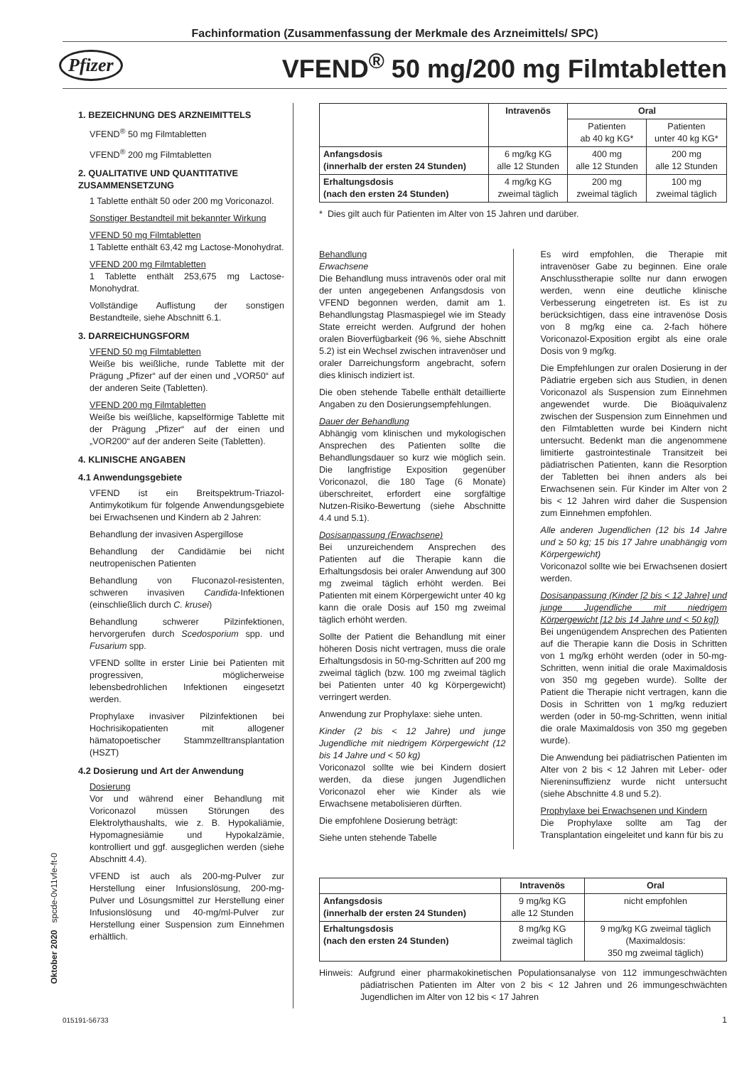Fachinformation (Zusammenfassung der Merkmale des Arzneimittels/ SPC)
Pfizer
VFEND<sup>®</sup> 50 mg/200 mg Filmtabletten
1. BEZEICHNUNG DES ARZNEIMITTELS
VFEND<sup>®</sup> 50 mg Filmtabletten
VFEND<sup>®</sup> 200 mg Filmtabletten
2. QUALITATIVE UND QUANTITATIVE ZUSAMMENSETZUNG
1 Tablette enthält 50 oder 200 mg Voriconazol.
Sonstiger Bestandteil mit bekannter Wirkung
VFEND 50 mg Filmtabletten
1 Tablette enthält 63,42 mg Lactose-Monohydrat.
VFEND 200 mg Filmtabletten
1 Tablette enthält 253,675 mg Lactose-Monohydrat.
Vollständige Auflistung der sonstigen Bestandteile, siehe Abschnitt 6.1.
3. DARREICHUNGSFORM
VFEND 50 mg Filmtabletten
Weiße bis weißliche, runde Tablette mit der Prägung „Pfizer“ auf der einen und „VOR50“ auf der anderen Seite (Tabletten).
VFEND 200 mg Filmtabletten
Weiße bis weißliche, kapselförmige Tablette mit der Prägung „Pfizer“ auf der einen und „VOR200“ auf der anderen Seite (Tabletten).
4. KLINISCHE ANGABEN
4.1 Anwendungsgebiete
VFEND ist ein Breitspektrum-Triazol-Antimykotikum für folgende Anwendungsgebiete bei Erwachsenen und Kindern ab 2 Jahren:
Behandlung der invasiven Aspergillose
Behandlung der Candidämie bei nicht neutropenischen Patienten
Behandlung von Fluconazol-resistenten, schweren invasiven Candida-Infektionen (einschließlich durch C. krusei)
Behandlung schwerer Pilzinfektionen, hervorgerufen durch Scedosporium spp. und Fusarium spp.
VFEND sollte in erster Linie bei Patienten mit progressiven, möglicherweise lebensbedrohlichen Infektionen eingesetzt werden.
Prophylaxe invasiver Pilzinfektionen bei Hochrisikopatienten mit allogener hämatopoetischer Stammzelltransplantation (HSZT)
4.2 Dosierung und Art der Anwendung
Dosierung
Vor und während einer Behandlung mit Voriconazol müssen Störungen des Elektrolythaushalts, wie z. B. Hypokaliämie, Hypomagnesiämie und Hypokalzämie, kontrolliert und ggf. ausgeglichen werden (siehe Abschnitt 4.4).
VFEND ist auch als 200-mg-Pulver zur Herstellung einer Infusionslösung, 200-mg-Pulver und Lösungsmittel zur Herstellung einer Infusionslösung und 40-mg/ml-Pulver zur Herstellung einer Suspension zum Einnehmen erhältlich.
| | Intravenös | Oral | |
| --- | --- | --- | --- |
| | | Patienten ab 40 kg KG* | Patienten unter 40 kg KG* |
| Anfangsdosis (innerhalb der ersten 24 Stunden) | 6 mg/kg KG alle 12 Stunden | 400 mg alle 12 Stunden | 200 mg alle 12 Stunden |
| Erhaltungsdosis (nach den ersten 24 Stunden) | 4 mg/kg KG zweimal täglich | 200 mg zweimal täglich | 100 mg zweimal täglich |
* Dies gilt auch für Patienten im Alter von 15 Jahren und darüber.
Behandlung
Erwachsene
Die Behandlung muss intravenös oder oral mit der unten angegebenen Anfangsdosis von VFEND begonnen werden, damit am 1. Behandlungstag Plasmaspiegel wie im Steady State erreicht werden. Aufgrund der hohen oralen Bioverfügbarkeit (96 %, siehe Abschnitt 5.2) ist ein Wechsel zwischen intravenöser und oraler Darreichungsform angebracht, sofern dies klinisch indiziert ist.
Die oben stehende Tabelle enthält detaillierte Angaben zu den Dosierungsempfehlungen.
Dauer der Behandlung
Abhängig vom klinischen und mykologischen Ansprechen des Patienten sollte die Behandlungsdauer so kurz wie möglich sein. Die langfristige Exposition gegenüber Voriconazol, die 180 Tage (6 Monate) überschreitet, erfordert eine sorgfältige Nutzen-Risiko-Bewertung (siehe Abschnitte 4.4 und 5.1).
Dosisanpassung (Erwachsene)
Bei unzureichendem Ansprechen des Patienten auf die Therapie kann die Erhaltungsdosis bei oraler Anwendung auf 300 mg zweimal täglich erhöht werden. Bei Patienten mit einem Körpergewicht unter 40 kg kann die orale Dosis auf 150 mg zweimal täglich erhöht werden.
Sollte der Patient die Behandlung mit einer höheren Dosis nicht vertragen, muss die orale Erhaltungsdosis in 50-mg-Schritten auf 200 mg zweimal täglich (bzw. 100 mg zweimal täglich bei Patienten unter 40 kg Körpergewicht) verringert werden.
Anwendung zur Prophylaxe: siehe unten.
Kinder (2 bis < 12 Jahre) und junge Jugendliche mit niedrigem Körpergewicht (12 bis 14 Jahre und < 50 kg)
Voriconazol sollte wie bei Kindern dosiert werden, da diese jungen Jugendlichen Voriconazol eher wie Kinder als wie Erwachsene metabolisieren dürften.
Die empfohlene Dosierung beträgt:
Siehe unten stehende Tabelle
Es wird empfohlen, die Therapie mit intravenöser Gabe zu beginnen. Eine orale Anschlusstherapie sollte nur dann erwogen werden, wenn eine deutliche klinische Verbesserung eingetreten ist. Es ist zu berücksichtigen, dass eine intravenöse Dosis von 8 mg/kg eine ca. 2-fach höhere Voriconazol-Exposition ergibt als eine orale Dosis von 9 mg/kg.
Die Empfehlungen zur oralen Dosierung in der Pädiatrie ergeben sich aus Studien, in denen Voriconazol als Suspension zum Einnehmen angewendet wurde. Die Bioäquivalenz zwischen der Suspension zum Einnehmen und den Filmtabletten wurde bei Kindern nicht untersucht. Bedenkt man die angenommene limitierte gastrointestinale Transitzeit bei pädiatrischen Patienten, kann die Resorption der Tabletten bei ihnen anders als bei Erwachsenen sein. Für Kinder im Alter von 2 bis < 12 Jahren wird daher die Suspension zum Einnehmen empfohlen.
Alle anderen Jugendlichen (12 bis 14 Jahre und ≥ 50 kg; 15 bis 17 Jahre unabhängig vom Körpergewicht)
Voriconazol sollte wie bei Erwachsenen dosiert werden.
Dosisanpassung (Kinder [2 bis < 12 Jahre] und junge Jugendliche mit niedrigem Körpergewicht [12 bis 14 Jahre und < 50 kg])
Bei ungenügendem Ansprechen des Patienten auf die Therapie kann die Dosis in Schritten von 1 mg/kg erhöht werden (oder in 50-mg-Schritten, wenn initial die orale Maximaldosis von 350 mg gegeben wurde). Sollte der Patient die Therapie nicht vertragen, kann die Dosis in Schritten von 1 mg/kg reduziert werden (oder in 50-mg-Schritten, wenn initial die orale Maximaldosis von 350 mg gegeben wurde).
Die Anwendung bei pädiatrischen Patienten im Alter von 2 bis < 12 Jahren mit Leber- oder Niereninsuffizienz wurde nicht untersucht (siehe Abschnitte 4.8 und 5.2).
Prophylaxe bei Erwachsenen und Kindern
Die Prophylaxe sollte am Tag der Transplantation eingeleitet und kann für bis zu
| | Intravenös | Oral |
| --- | --- | --- |
| Anfangsdosis (innerhalb der ersten 24 Stunden) | 9 mg/kg KG alle 12 Stunden | nicht empfohlen |
| Erhaltungsdosis (nach den ersten 24 Stunden) | 8 mg/kg KG zweimal täglich | 9 mg/kg KG zweimal täglich (Maximaldosis: 350 mg zweimal täglich) |
Hinweis: Aufgrund einer pharmakokinetischen Populationsanalyse von 112 immungeschwächten pädiatrischen Patienten im Alter von 2 bis < 12 Jahren und 26 immungeschwächten Jugendlichen im Alter von 12 bis < 17 Jahren
Oktober 2020 spcde-0v11vfe-ft-0
015191-56733 1